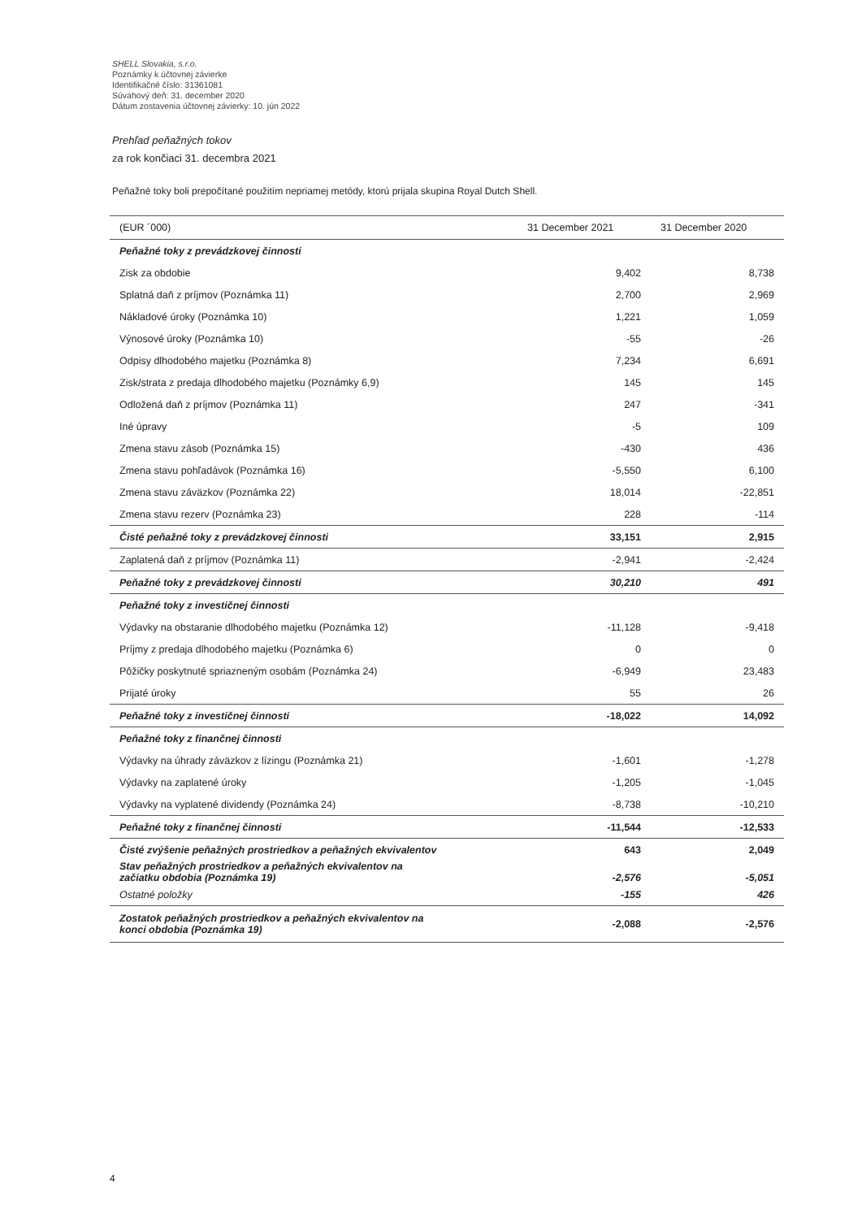SHELL Slovakia, s.r.o.
Poznámky k účtovnej závierke
Identifikačné číslo: 31361081
Súvahový deň: 31. december 2020
Dátum zostavenia účtovnej závierky: 10. jún 2022
Prehľad peňažných tokov
za rok končiaci 31. decembra 2021
Peňažné toky boli prepočítané použitím nepriamej metódy, ktorú prijala skupina Royal Dutch Shell.
| (EUR ´000) | 31 December 2021 | 31 December 2020 |
| --- | --- | --- |
| Peňažné toky z prevádzkovej činnosti | | |
| Zisk za obdobie | 9,402 | 8,738 |
| Splatná daň z príjmov (Poznámka 11) | 2,700 | 2,969 |
| Nákladové úroky (Poznámka 10) | 1,221 | 1,059 |
| Výnosové úroky (Poznámka 10) | -55 | -26 |
| Odpisy dlhodobého majetku (Poznámka 8) | 7,234 | 6,691 |
| Zisk/strata z predaja dlhodobého majetku (Poznámky 6,9) | 145 | 145 |
| Odložená daň z príjmov (Poznámka 11) | 247 | -341 |
| Iné úpravy | -5 | 109 |
| Zmena stavu zásob (Poznámka 15) | -430 | 436 |
| Zmena stavu pohľadávok (Poznámka 16) | -5,550 | 6,100 |
| Zmena stavu záväzkov (Poznámka 22) | 18,014 | -22,851 |
| Zmena stavu rezerv (Poznámka 23) | 228 | -114 |
| Čisté peňažné toky z prevádzkovej činnosti | 33,151 | 2,915 |
| Zaplatená daň z príjmov (Poznámka 11) | -2,941 | -2,424 |
| Peňažné toky z prevádzkovej činnosti | 30,210 | 491 |
| Peňažné toky z investičnej činnosti | | |
| Výdavky na obstaranie dlhodobého majetku (Poznámka 12) | -11,128 | -9,418 |
| Príjmy z predaja dlhodobého majetku (Poznámka 6) | 0 | 0 |
| Pôžičky poskytnuté spriazneným osobám (Poznámka 24) | -6,949 | 23,483 |
| Prijaté úroky | 55 | 26 |
| Peňažné toky z investičnej činnosti | -18,022 | 14,092 |
| Peňažné toky z finančnej činnosti | | |
| Výdavky na úhrady záväzkov z lízingu (Poznámka 21) | -1,601 | -1,278 |
| Výdavky na zaplatené úroky | -1,205 | -1,045 |
| Výdavky na vyplatené dividendy (Poznámka 24) | -8,738 | -10,210 |
| Peňažné toky z finančnej činnosti | -11,544 | -12,533 |
| Čisté zvýšenie peňažných prostriedkov a peňažných ekvivalentov | 643 | 2,049 |
| Stav peňažných prostriedkov a peňažných ekvivalentov na začiatku obdobia (Poznámka 19) | -2,576 | -5,051 |
| Ostatné položky | -155 | 426 |
| Zostatok peňažných prostriedkov a peňažných ekvivalentov na konci obdobia (Poznámka 19) | -2,088 | -2,576 |
4